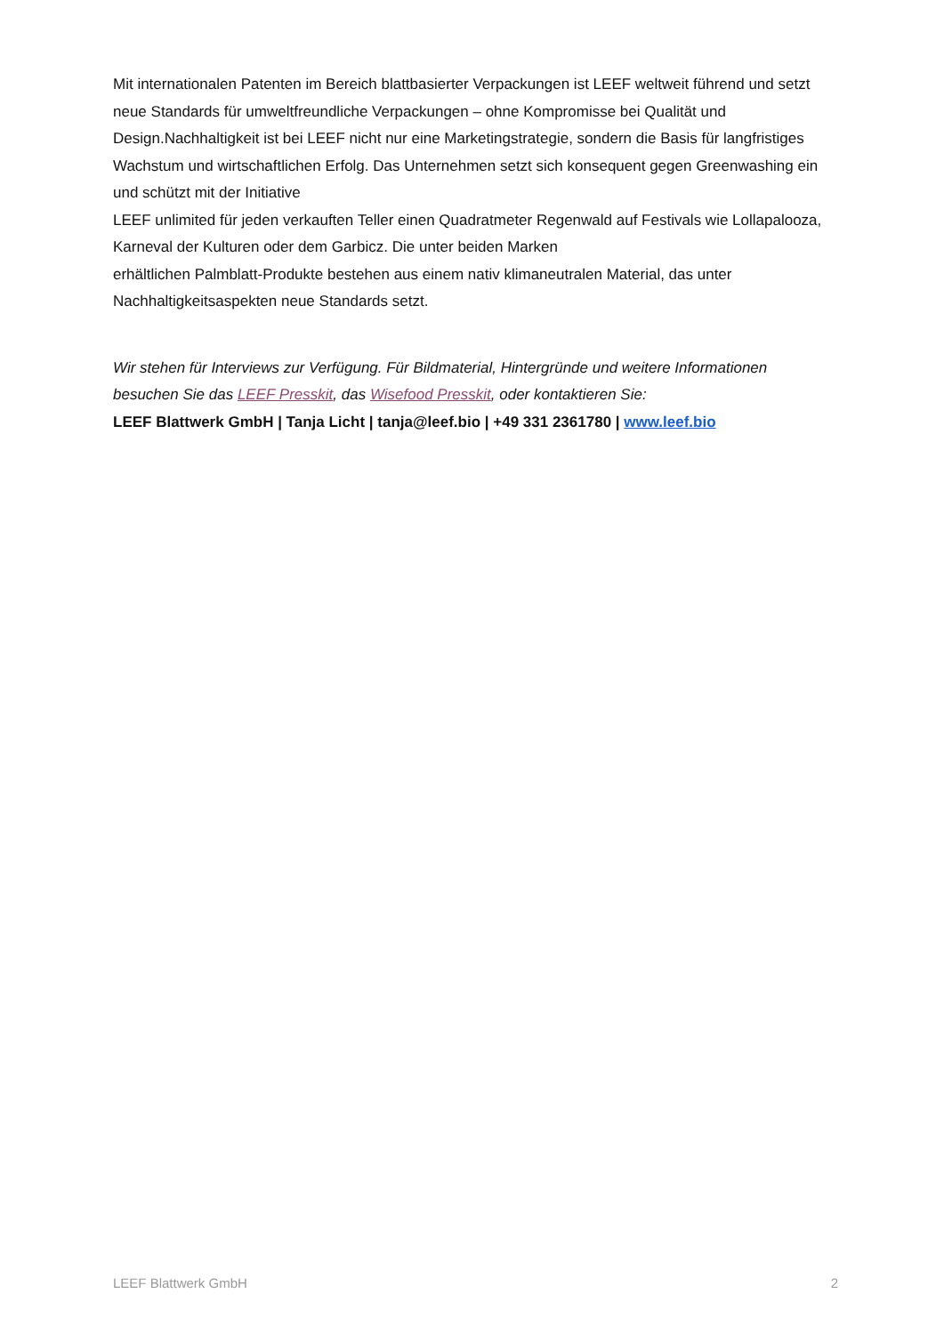Mit internationalen Patenten im Bereich blattbasierter Verpackungen ist LEEF weltweit führend und setzt neue Standards für umweltfreundliche Verpackungen – ohne Kompromisse bei Qualität und Design.Nachhaltigkeit ist bei LEEF nicht nur eine Marketingstrategie, sondern die Basis für langfristiges Wachstum und wirtschaftlichen Erfolg. Das Unternehmen setzt sich konsequent gegen Greenwashing ein und schützt mit der Initiative
LEEF unlimited für jeden verkauften Teller einen Quadratmeter Regenwald auf Festivals wie Lollapalooza, Karneval der Kulturen oder dem Garbicz. Die unter beiden Marken
erhältlichen Palmblatt-Produkte bestehen aus einem nativ klimaneutralen Material, das unter Nachhaltigkeitsaspekten neue Standards setzt.
Wir stehen für Interviews zur Verfügung. Für Bildmaterial, Hintergründe und weitere Informationen besuchen Sie das LEEF Presskit, das Wisefood Presskit, oder kontaktieren Sie:
LEEF Blattwerk GmbH | Tanja Licht | tanja@leef.bio | +49 331 2361780 | www.leef.bio
LEEF Blattwerk GmbH 2